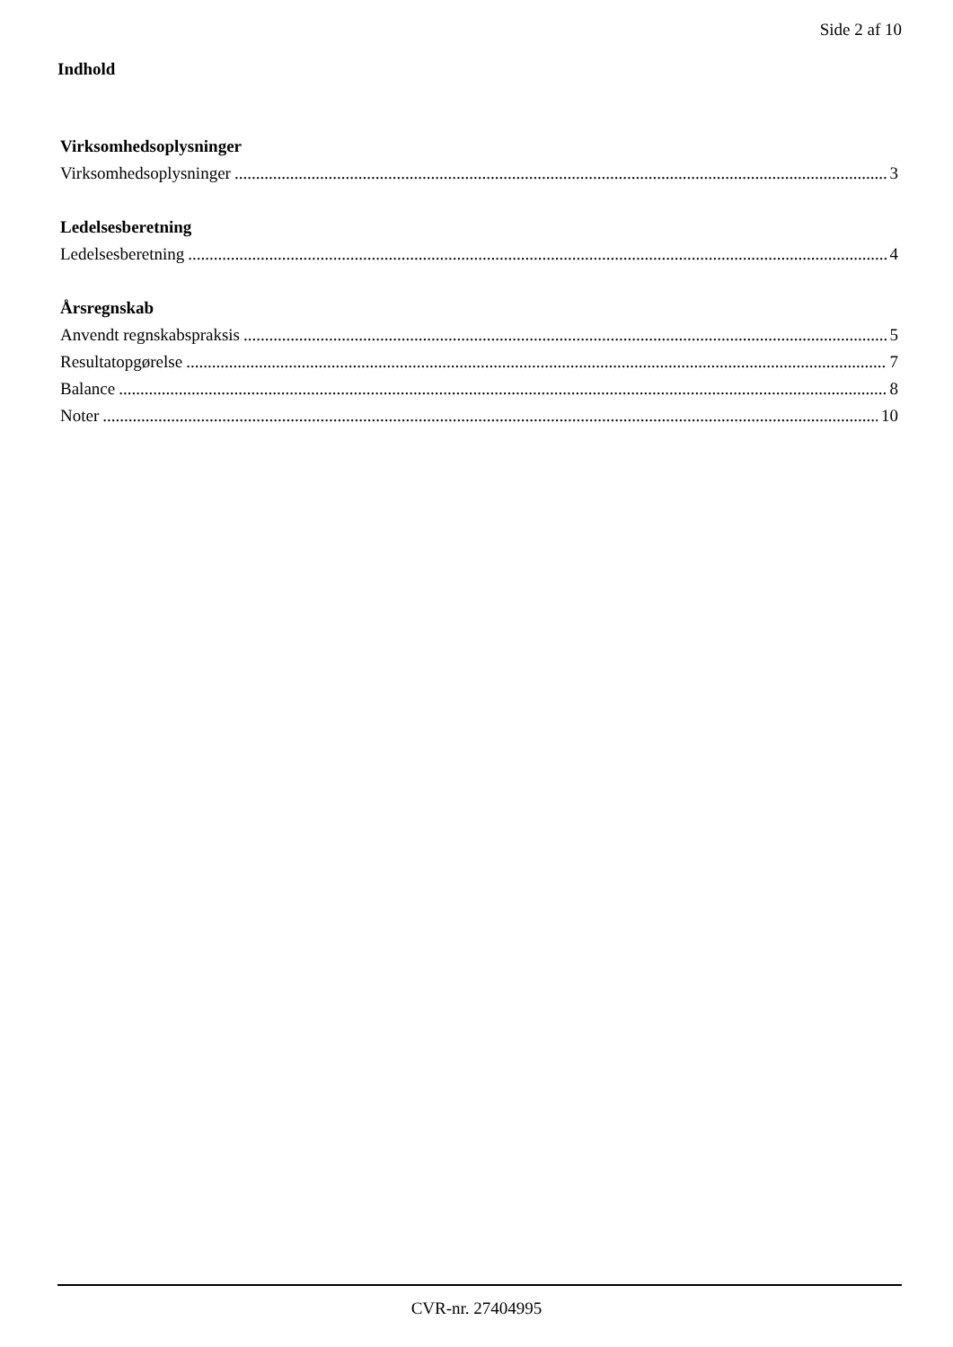Side 2 af 10
Indhold
Virksomhedsoplysninger
Virksomhedsoplysninger 3
Ledelsesberetning
Ledelsesberetning 4
Årsregnskab
Anvendt regnskabspraksis 5
Resultatopgørelse 7
Balance 8
Noter 10
CVR-nr. 27404995